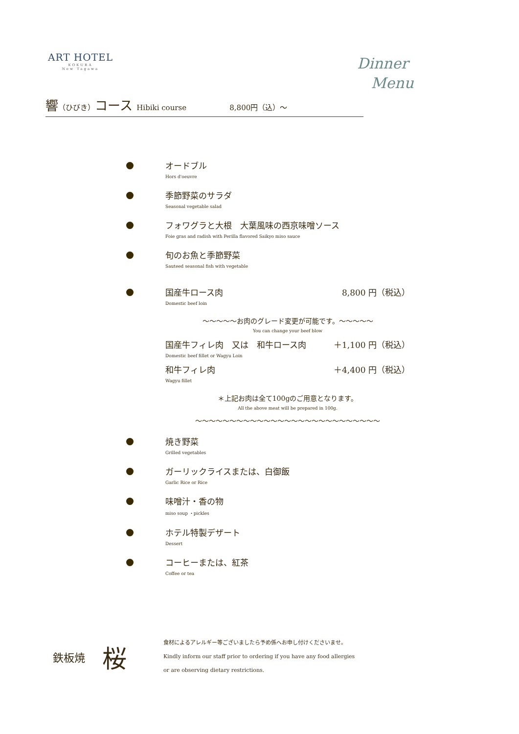ART HOTEL
KOKURA
New Tagawa
Dinner
Menu
響（ひびき）コース Hibiki course 8,800円（込）～
オードブル
Hors d'oeuvre
季節野菜のサラダ
Seasonal vegetable salad
フォワグラと大根　大葉風味の西京味噌ソース
Foie gras and radish with Perilla flavored Saikyo miso sauce
旬のお魚と季節野菜
Sauteed seasonal fish with vegetable
国産牛ロース肉 8,800 円（税込）
Domestic beef loin
～～～～～お肉のグレード変更が可能です。～～～～～
You can change your beef blow
国産牛フィレ肉　又は　和牛ロース肉 ＋1,100 円（税込）
Domestic beef fillet or Wagyu Loin
和牛フィレ肉 ＋4,400 円（税込）
Wagyu fillet
＊上記お肉は全て100gのご用意となります。
All the above meat will be prepared in 100g.
～～～～～～～～～～～～～～～～～～～～～～～～～～～
焼き野菜
Grilled vegetables
ガーリックライスまたは、白御飯
Garlic Rice or Rice
味噌汁・香の物
miso soup ・pickles
ホテル特製デザート
Dessert
コーヒーまたは、紅茶
Coffee or tea
鉄板焼
桜
食材によるアレルギー等ございましたら予め係へお申し付けくださいませ。
Kindly inform our staff prior to ordering if you have any food allergies
or are observing dietary restrictions.